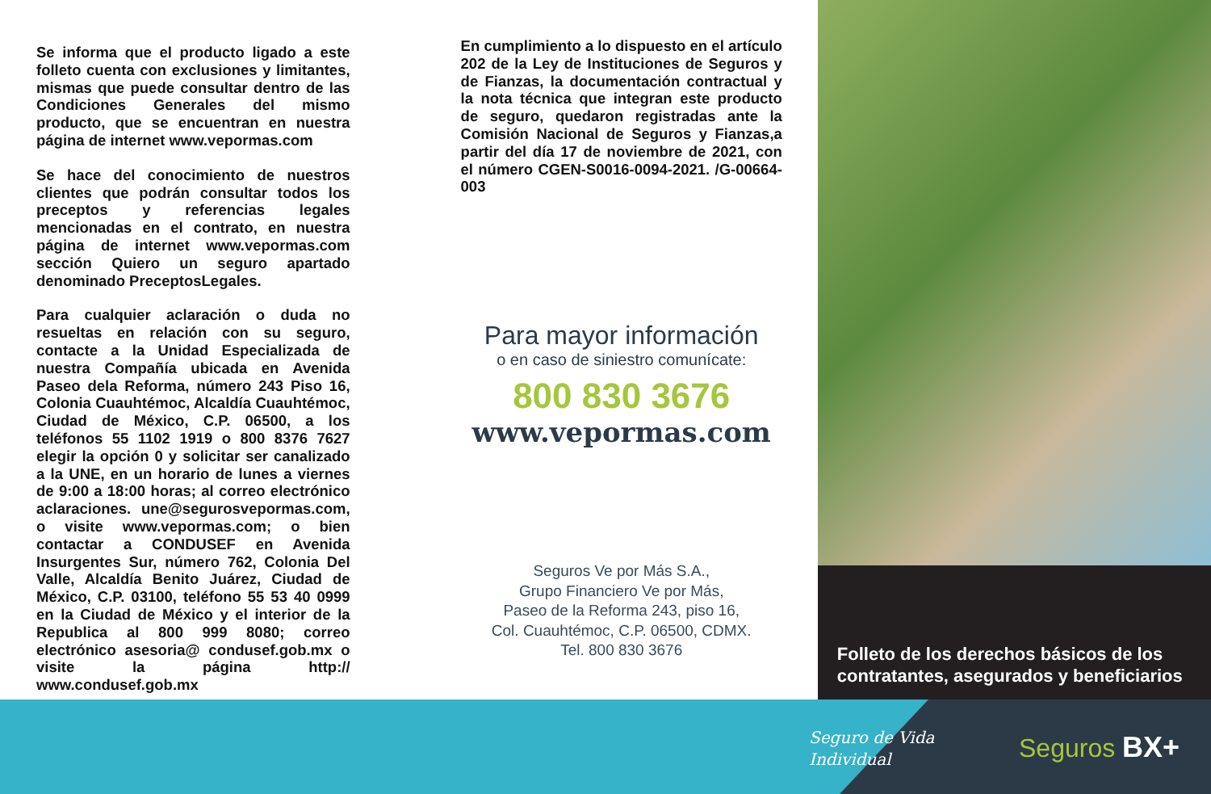Se informa que el producto ligado a este folleto cuenta con exclusiones y limitantes, mismas que puede consultar dentro de las Condiciones Generales del mismo producto, que se encuentran en nuestra página de internet www.vepormas.com
Se hace del conocimiento de nuestros clientes que podrán consultar todos los preceptos y referencias legales mencionadas en el contrato, en nuestra página de internet www.vepormas.com sección Quiero un seguro apartado denominado PreceptosLegales.
Para cualquier aclaración o duda no resueltas en relación con su seguro, contacte a la Unidad Especializada de nuestra Compañía ubicada en Avenida Paseo dela Reforma, número 243 Piso 16, Colonia Cuauhtémoc, Alcaldía Cuauhtémoc, Ciudad de México, C.P. 06500, a los teléfonos 55 1102 1919 o 800 8376 7627 elegir la opción 0 y solicitar ser canalizado a la UNE, en un horario de lunes a viernes de 9:00 a 18:00 horas; al correo electrónico aclaraciones. une@segurosvepormas.com, o visite www.vepormas.com; o bien contactar a CONDUSEF en Avenida Insurgentes Sur, número 762, Colonia Del Valle, Alcaldía Benito Juárez, Ciudad de México, C.P. 03100, teléfono 55 53 40 0999 en la Ciudad de México y el interior de la Republica al 800 999 8080; correo electrónico asesoria@ condusef.gob.mx o visite la página http:// www.condusef.gob.mx
En cumplimiento a lo dispuesto en el artículo 202 de la Ley de Instituciones de Seguros y de Fianzas, la documentación contractual y la nota técnica que integran este producto de seguro, quedaron registradas ante la Comisión Nacional de Seguros y Fianzas,a partir del día 17 de noviembre de 2021, con el número CGEN-S0016-0094-2021. /G-00664-003
Para mayor información
o en caso de siniestro comunícate:
800 830 3676
www.vepormas.com
Seguros Ve por Más S.A.,
Grupo Financiero Ve por Más,
Paseo de la Reforma 243, piso 16,
Col. Cuauhtémoc, C.P. 06500, CDMX.
Tel. 800 830 3676
Folleto de los derechos básicos de los contratantes, asegurados y beneficiarios
Seguro de Vida
Individual
Seguros BX+